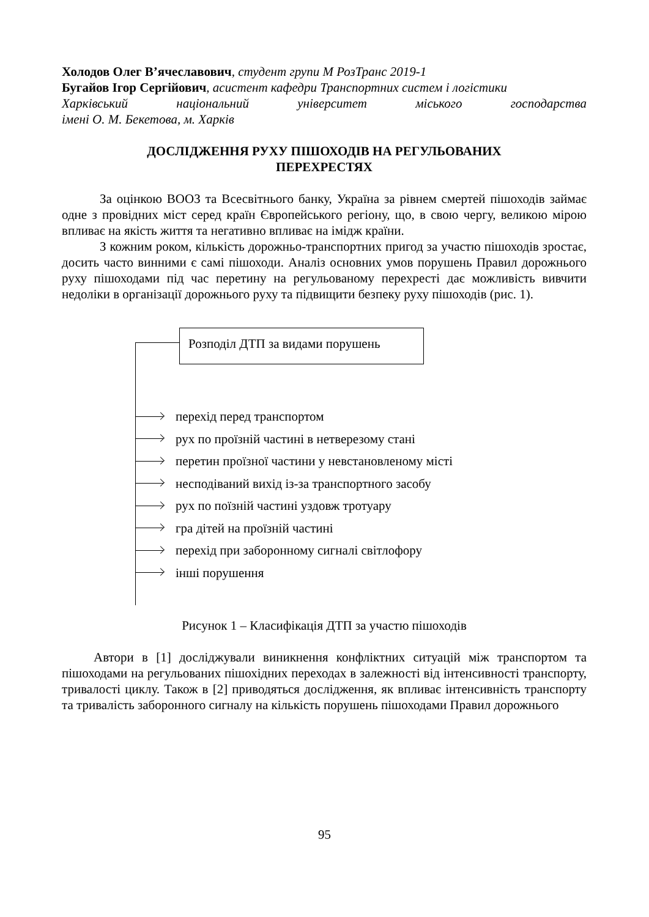Холодов Олег В’ячеславович, студент групи М РозТранс 2019-1
Бугайов Ігор Сергійович, асистент кафедри Транспортних систем і логістики
Харківський національний університет міського господарства
імені О. М. Бекетова, м. Харків
ДОСЛІДЖЕННЯ РУХУ ПІШОХОДІВ НА РЕГУЛЬОВАНИХ
ПЕРЕХРЕСТЯХ
За оцінкою ВООЗ та Всесвітнього банку, Україна за рівнем смертей пішоходів займає одне з провідних міст серед країн Європейського регіону, що, в свою чергу, великою мірою впливає на якість життя та негативно впливає на імідж країни.
З кожним роком, кількість дорожньо-транспортних пригод за участю пішоходів зростає, досить часто винними є самі пішоходи. Аналіз основних умов порушень Правил дорожнього руху пішоходами під час перетину на регульованому перехресті дає можливість вивчити недоліки в організації дорожнього руху та підвищити безпеку руху пішоходів (рис. 1).
Розподіл ДТП за видами порушень
перехід перед транспортом
рух по проїзній частині в нетверезому стані
перетин проїзної частини у невстановленому місті
несподіваний вихід із-за транспортного засобу
рух по поїзній частині уздовж тротуару
гра дітей на проїзній частині
перехід при заборонному сигналі світлофору
інші порушення
Рисунок 1 – Класифікація ДТП за участю пішоходів
Автори в [1] досліджували виникнення конфліктних ситуацій між транспортом та пішоходами на регульованих пішохідних переходах в залежності від інтенсивності транспорту, тривалості циклу. Також в [2] приводяться дослідження, як впливає інтенсивність транспорту та тривалість заборонного сигналу на кількість порушень пішоходами Правил дорожнього
95